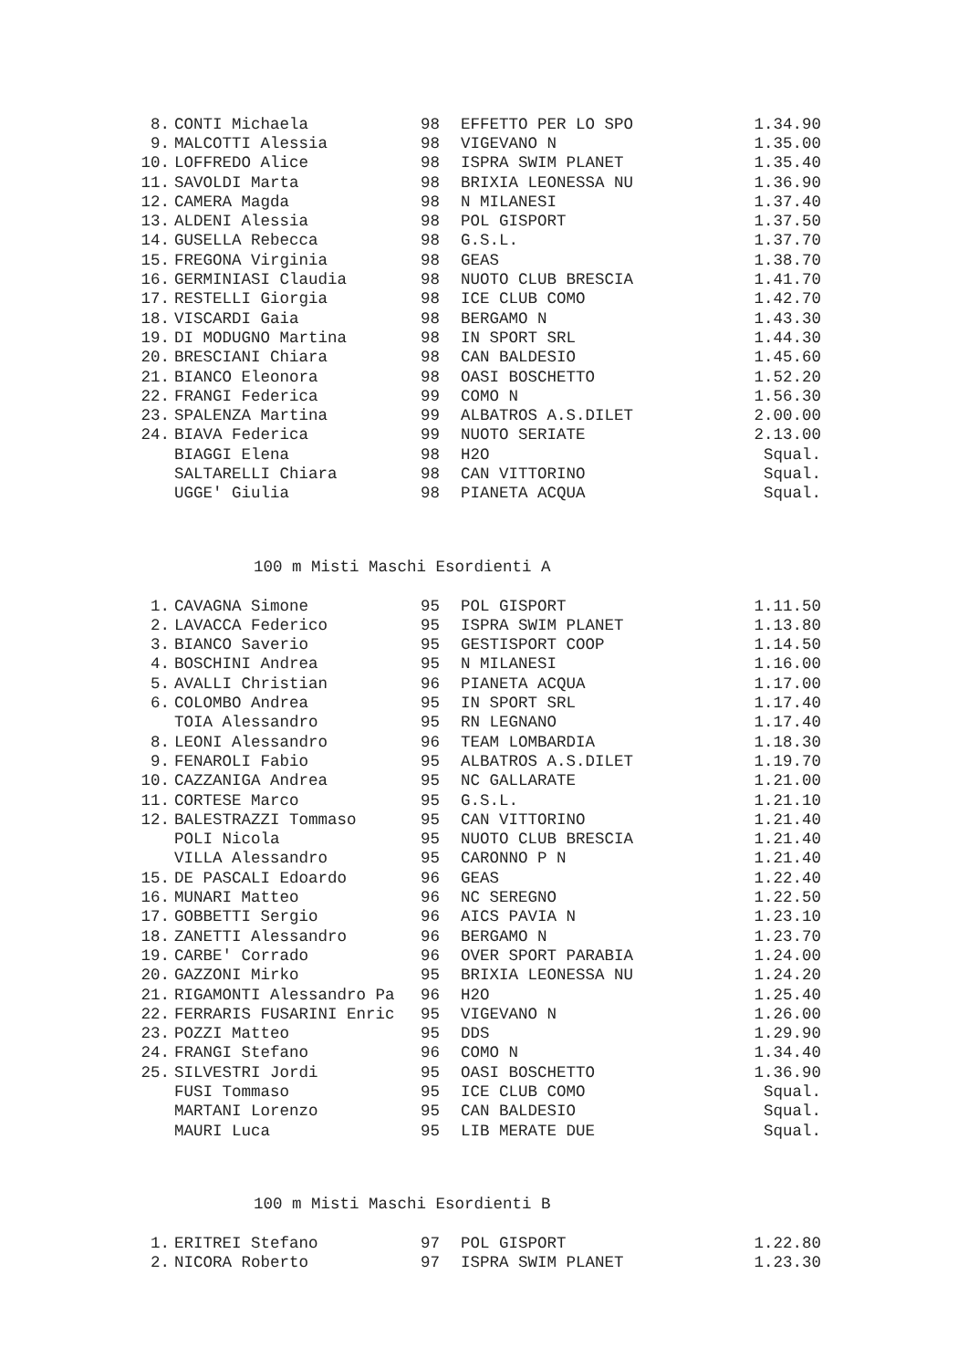| 8. | CONTI Michaela | 98 | EFFETTO PER LO SPO | 1.34.90 |
| 9. | MALCOTTI Alessia | 98 | VIGEVANO N | 1.35.00 |
| 10. | LOFFREDO Alice | 98 | ISPRA SWIM PLANET | 1.35.40 |
| 11. | SAVOLDI Marta | 98 | BRIXIA LEONESSA NU | 1.36.90 |
| 12. | CAMERA Magda | 98 | N MILANESI | 1.37.40 |
| 13. | ALDENI Alessia | 98 | POL GISPORT | 1.37.50 |
| 14. | GUSELLA Rebecca | 98 | G.S.L. | 1.37.70 |
| 15. | FREGONA Virginia | 98 | GEAS | 1.38.70 |
| 16. | GERMINIASI Claudia | 98 | NUOTO CLUB BRESCIA | 1.41.70 |
| 17. | RESTELLI Giorgia | 98 | ICE CLUB COMO | 1.42.70 |
| 18. | VISCARDI Gaia | 98 | BERGAMO N | 1.43.30 |
| 19. | DI MODUGNO Martina | 98 | IN SPORT SRL | 1.44.30 |
| 20. | BRESCIANI Chiara | 98 | CAN BALDESIO | 1.45.60 |
| 21. | BIANCO Eleonora | 98 | OASI BOSCHETTO | 1.52.20 |
| 22. | FRANGI Federica | 99 | COMO N | 1.56.30 |
| 23. | SPALENZA Martina | 99 | ALBATROS A.S.DILET | 2.00.00 |
| 24. | BIAVA Federica | 99 | NUOTO SERIATE | 2.13.00 |
| | BIAGGI Elena | 98 | H2O | Squal. |
| | SALTARELLI Chiara | 98 | CAN VITTORINO | Squal. |
| | UGGE' Giulia | 98 | PIANETA ACQUA | Squal. |
100 m Misti Maschi Esordienti A
| 1. | CAVAGNA Simone | 95 | POL GISPORT | 1.11.50 |
| 2. | LAVACCA Federico | 95 | ISPRA SWIM PLANET | 1.13.80 |
| 3. | BIANCO Saverio | 95 | GESTISPORT COOP | 1.14.50 |
| 4. | BOSCHINI Andrea | 95 | N MILANESI | 1.16.00 |
| 5. | AVALLI Christian | 96 | PIANETA ACQUA | 1.17.00 |
| 6. | COLOMBO Andrea | 95 | IN SPORT SRL | 1.17.40 |
| | TOIA Alessandro | 95 | RN LEGNANO | 1.17.40 |
| 8. | LEONI Alessandro | 96 | TEAM LOMBARDIA | 1.18.30 |
| 9. | FENAROLI Fabio | 95 | ALBATROS A.S.DILET | 1.19.70 |
| 10. | CAZZANIGA Andrea | 95 | NC GALLARATE | 1.21.00 |
| 11. | CORTESE Marco | 95 | G.S.L. | 1.21.10 |
| 12. | BALESTRAZZI Tommaso | 95 | CAN VITTORINO | 1.21.40 |
| | POLI Nicola | 95 | NUOTO CLUB BRESCIA | 1.21.40 |
| | VILLA Alessandro | 95 | CARONNO P N | 1.21.40 |
| 15. | DE PASCALI Edoardo | 96 | GEAS | 1.22.40 |
| 16. | MUNARI Matteo | 96 | NC SEREGNO | 1.22.50 |
| 17. | GOBBETTI Sergio | 96 | AICS PAVIA N | 1.23.10 |
| 18. | ZANETTI Alessandro | 96 | BERGAMO N | 1.23.70 |
| 19. | CARBE' Corrado | 96 | OVER SPORT PARABIA | 1.24.00 |
| 20. | GAZZONI Mirko | 95 | BRIXIA LEONESSA NU | 1.24.20 |
| 21. | RIGAMONTI Alessandro Pa | 96 | H2O | 1.25.40 |
| 22. | FERRARIS FUSARINI Enric | 95 | VIGEVANO N | 1.26.00 |
| 23. | POZZI Matteo | 95 | DDS | 1.29.90 |
| 24. | FRANGI Stefano | 96 | COMO N | 1.34.40 |
| 25. | SILVESTRI Jordi | 95 | OASI BOSCHETTO | 1.36.90 |
| | FUSI Tommaso | 95 | ICE CLUB COMO | Squal. |
| | MARTANI Lorenzo | 95 | CAN BALDESIO | Squal. |
| | MAURI Luca | 95 | LIB MERATE DUE | Squal. |
100 m Misti Maschi Esordienti B
| 1. | ERITREI Stefano | 97 | POL GISPORT | 1.22.80 |
| 2. | NICORA Roberto | 97 | ISPRA SWIM PLANET | 1.23.30 |